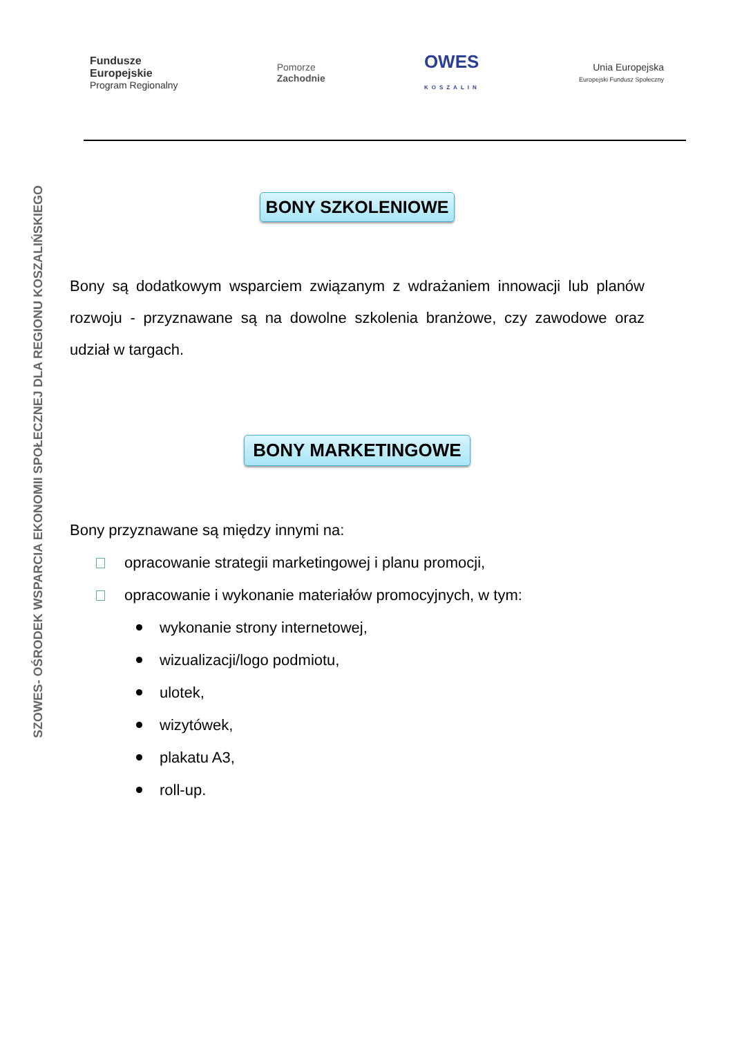Fundusze
Europejskie
Program Regionalny
Pomorze
Zachodnie
OWES
KOSZALIN
Unia Europejska
Europejski Fundusz Społeczny
SZOWES- OŚRODEK WSPARCIA EKONOMII SPOŁECZNEJ DLA REGIONU KOSZALIŃSKIEGO
BONY SZKOLENIOWE
Bony są dodatkowym wsparciem związanym z wdrażaniem innowacji lub planów rozwoju - przyznawane są na dowolne szkolenia branżowe, czy zawodowe oraz udział w targach.
BONY MARKETINGOWE
Bony przyznawane są między innymi na:
opracowanie strategii marketingowej i planu promocji,
opracowanie i wykonanie materiałów promocyjnych, w tym:
wykonanie strony internetowej,
wizualizacji/logo podmiotu,
ulotek,
wizytówek,
plakatu A3,
roll-up.